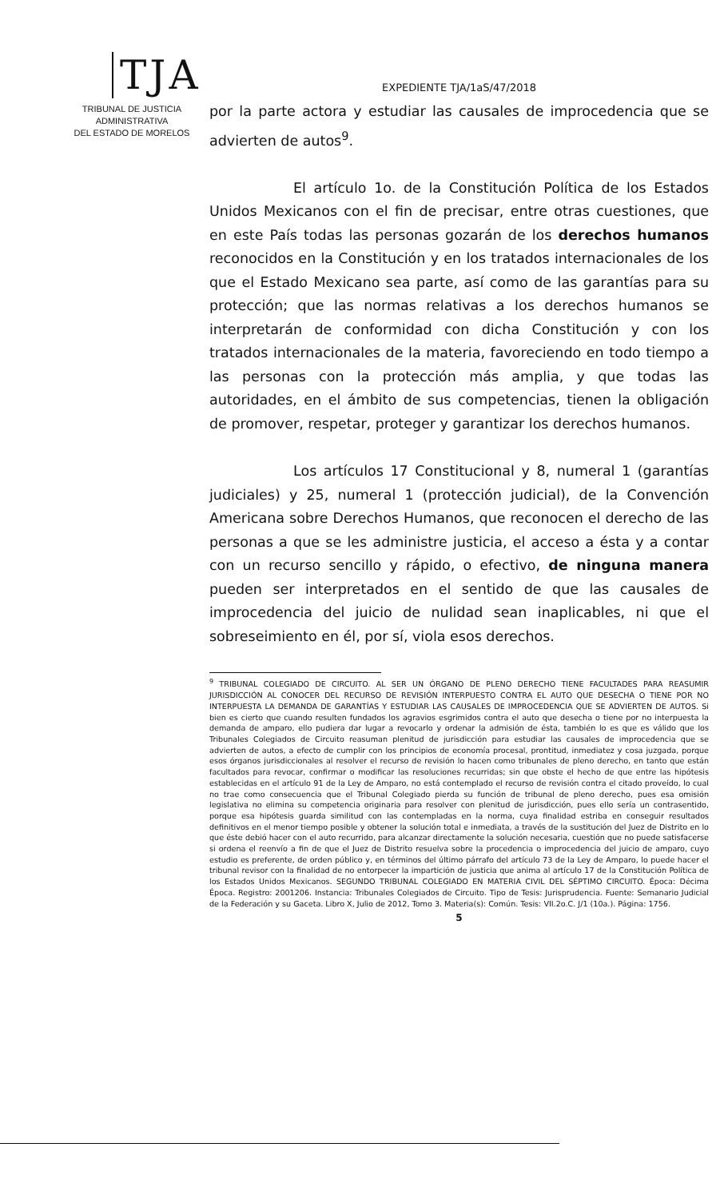TJA
TRIBUNAL DE JUSTICIA ADMINISTRATIVA
DEL ESTADO DE MORELOS
EXPEDIENTE TJA/1aS/47/2018
por la parte actora y estudiar las causales de improcedencia que se advierten de autos<sup>9</sup>.
El artículo 1o. de la Constitución Política de los Estados Unidos Mexicanos con el fin de precisar, entre otras cuestiones, que en este País todas las personas gozarán de los derechos humanos reconocidos en la Constitución y en los tratados internacionales de los que el Estado Mexicano sea parte, así como de las garantías para su protección; que las normas relativas a los derechos humanos se interpretarán de conformidad con dicha Constitución y con los tratados internacionales de la materia, favoreciendo en todo tiempo a las personas con la protección más amplia, y que todas las autoridades, en el ámbito de sus competencias, tienen la obligación de promover, respetar, proteger y garantizar los derechos humanos.
Los artículos 17 Constitucional y 8, numeral 1 (garantías judiciales) y 25, numeral 1 (protección judicial), de la Convención Americana sobre Derechos Humanos, que reconocen el derecho de las personas a que se les administre justicia, el acceso a ésta y a contar con un recurso sencillo y rápido, o efectivo, de ninguna manera pueden ser interpretados en el sentido de que las causales de improcedencia del juicio de nulidad sean inaplicables, ni que el sobreseimiento en él, por sí, viola esos derechos.
<sup>9</sup> TRIBUNAL COLEGIADO DE CIRCUITO. AL SER UN ÓRGANO DE PLENO DERECHO TIENE FACULTADES PARA REASUMIR JURISDICCIÓN AL CONOCER DEL RECURSO DE REVISIÓN INTERPUESTO CONTRA EL AUTO QUE DESECHA O TIENE POR NO INTERPUESTA LA DEMANDA DE GARANTÍAS Y ESTUDIAR LAS CAUSALES DE IMPROCEDENCIA QUE SE ADVIERTEN DE AUTOS. Si bien es cierto que cuando resulten fundados los agravios esgrimidos contra el auto que desecha o tiene por no interpuesta la demanda de amparo, ello pudiera dar lugar a revocarlo y ordenar la admisión de ésta, también lo es que es válido que los Tribunales Colegiados de Circuito reasuman plenitud de jurisdicción para estudiar las causales de improcedencia que se advierten de autos, a efecto de cumplir con los principios de economía procesal, prontitud, inmediatez y cosa juzgada, porque esos órganos jurisdiccionales al resolver el recurso de revisión lo hacen como tribunales de pleno derecho, en tanto que están facultados para revocar, confirmar o modificar las resoluciones recurridas; sin que obste el hecho de que entre las hipótesis establecidas en el artículo 91 de la Ley de Amparo, no está contemplado el recurso de revisión contra el citado proveído, lo cual no trae como consecuencia que el Tribunal Colegiado pierda su función de tribunal de pleno derecho, pues esa omisión legislativa no elimina su competencia originaria para resolver con plenitud de jurisdicción, pues ello sería un contrasentido, porque esa hipótesis guarda similitud con las contempladas en la norma, cuya finalidad estriba en conseguir resultados definitivos en el menor tiempo posible y obtener la solución total e inmediata, a través de la sustitución del Juez de Distrito en lo que éste debió hacer con el auto recurrido, para alcanzar directamente la solución necesaria, cuestión que no puede satisfacerse si ordena el reenvío a fin de que el Juez de Distrito resuelva sobre la procedencia o improcedencia del juicio de amparo, cuyo estudio es preferente, de orden público y, en términos del último párrafo del artículo 73 de la Ley de Amparo, lo puede hacer el tribunal revisor con la finalidad de no entorpecer la impartición de justicia que anima al artículo 17 de la Constitución Política de los Estados Unidos Mexicanos. SEGUNDO TRIBUNAL COLEGIADO EN MATERIA CIVIL DEL SÉPTIMO CIRCUITO. Época: Décima Época. Registro: 2001206. Instancia: Tribunales Colegiados de Circuito. Tipo de Tesis: Jurisprudencia. Fuente: Semanario Judicial de la Federación y su Gaceta. Libro X, Julio de 2012, Tomo 3. Materia(s): Común. Tesis: VII.2o.C. J/1 (10a.). Página: 1756.
5